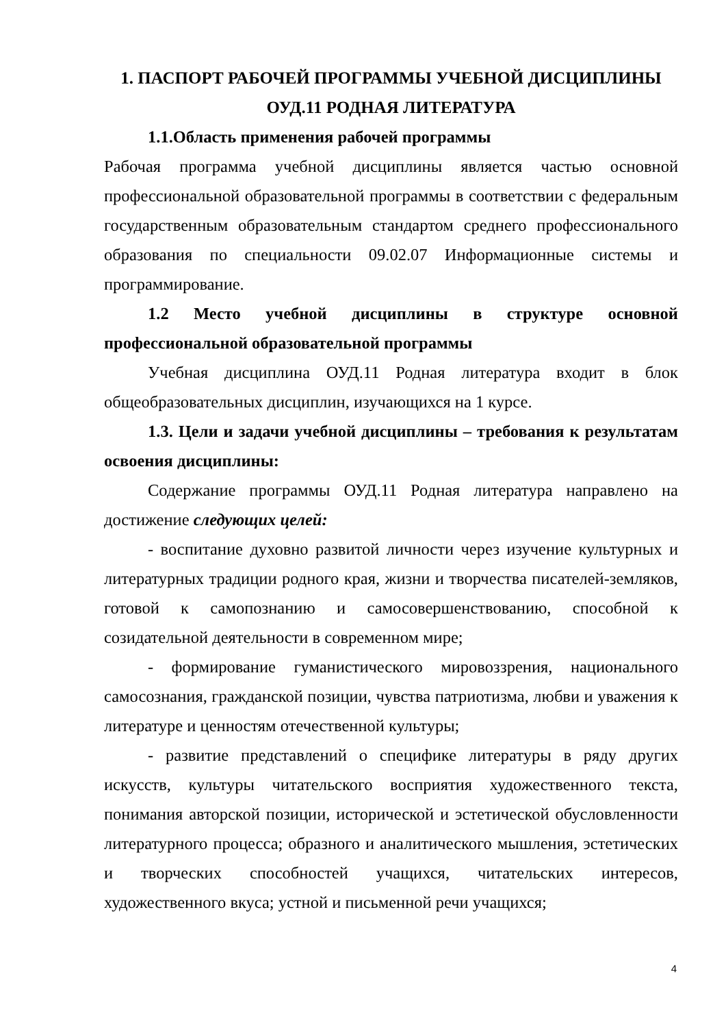1. ПАСПОРТ РАБОЧЕЙ ПРОГРАММЫ УЧЕБНОЙ ДИСЦИПЛИНЫ
ОУД.11 РОДНАЯ ЛИТЕРАТУРА
1.1.Область применения рабочей программы
Рабочая программа учебной дисциплины является частью основной профессиональной образовательной программы в соответствии с федеральным государственным образовательным стандартом среднего профессионального образования по специальности 09.02.07 Информационные системы и программирование.
1.2 Место учебной дисциплины в структуре основной профессиональной образовательной программы
Учебная дисциплина ОУД.11 Родная литература входит в блок общеобразовательных дисциплин, изучающихся на 1 курсе.
1.3. Цели и задачи учебной дисциплины – требования к результатам освоения дисциплины:
Содержание программы ОУД.11 Родная литература направлено на достижение следующих целей:
- воспитание духовно развитой личности через изучение культурных и литературных традиции родного края, жизни и творчества писателей-земляков, готовой к самопознанию и самосовершенствованию, способной к созидательной деятельности в современном мире;
- формирование гуманистического мировоззрения, национального самосознания, гражданской позиции, чувства патриотизма, любви и уважения к литературе и ценностям отечественной культуры;
- развитие представлений о специфике литературы в ряду других искусств, культуры читательского восприятия художественного текста, понимания авторской позиции, исторической и эстетической обусловленности литературного процесса; образного и аналитического мышления, эстетических и творческих способностей учащихся, читательских интересов, художественного вкуса; устной и письменной речи учащихся;
4